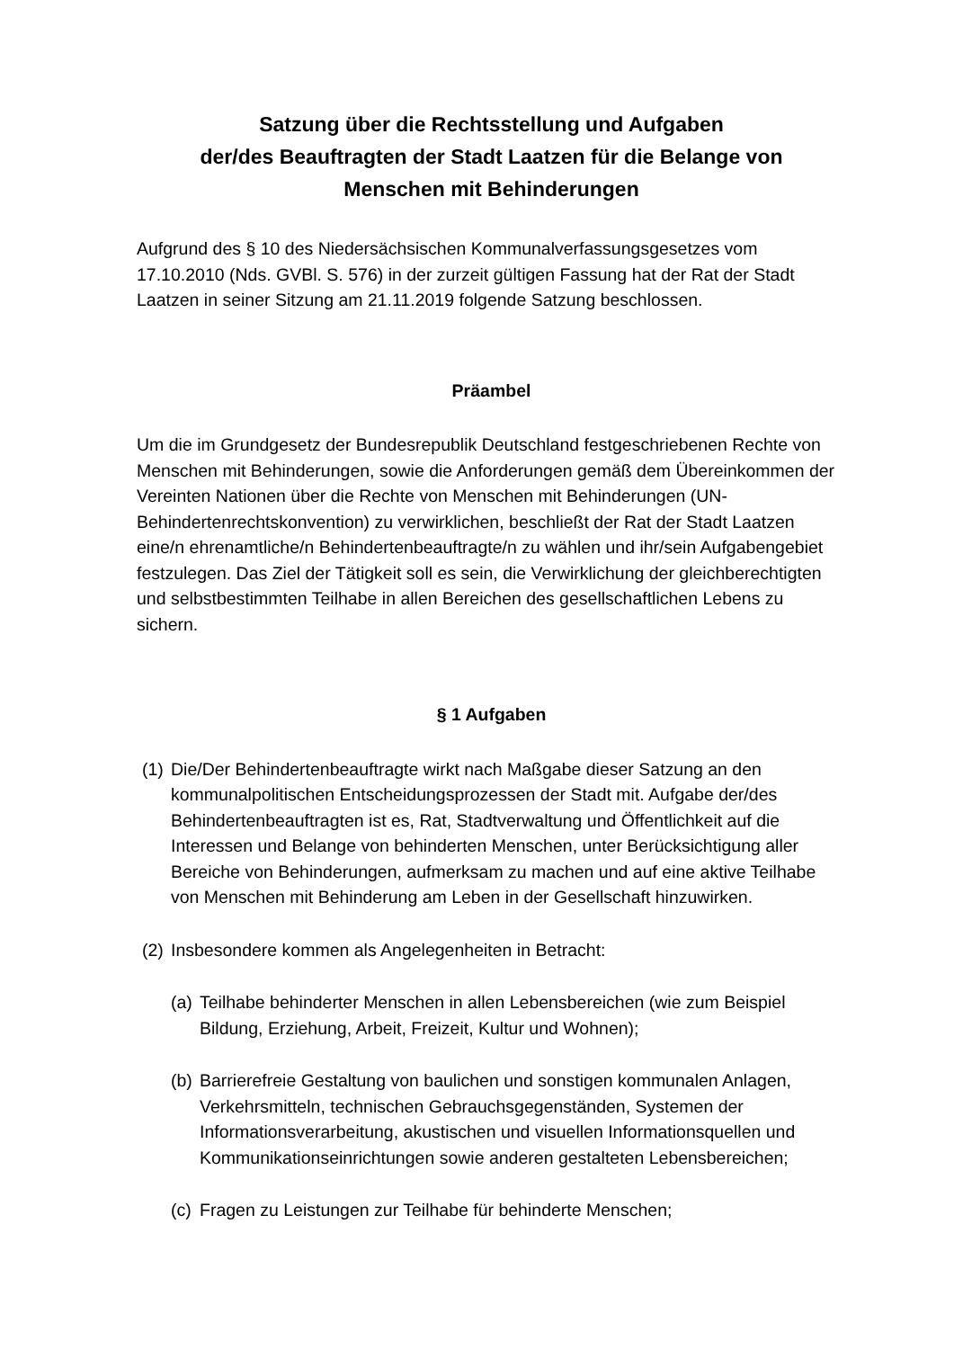Satzung über die Rechtsstellung und Aufgaben
der/des Beauftragten der Stadt Laatzen für die Belange von
Menschen mit Behinderungen
Aufgrund des § 10 des Niedersächsischen Kommunalverfassungsgesetzes vom 17.10.2010 (Nds. GVBl. S. 576) in der zurzeit gültigen Fassung hat der Rat der Stadt Laatzen in seiner Sitzung am 21.11.2019 folgende Satzung beschlossen.
Präambel
Um die im Grundgesetz der Bundesrepublik Deutschland festgeschriebenen Rechte von Menschen mit Behinderungen, sowie die Anforderungen gemäß dem Übereinkommen der Vereinten Nationen über die Rechte von Menschen mit Behinderungen (UN-Behindertenrechtskonvention) zu verwirklichen, beschließt der Rat der Stadt Laatzen eine/n ehrenamtliche/n Behindertenbeauftragte/n zu wählen und ihr/sein Aufgabengebiet festzulegen. Das Ziel der Tätigkeit soll es sein, die Verwirklichung der gleichberechtigten und selbstbestimmten Teilhabe in allen Bereichen des gesellschaftlichen Lebens zu sichern.
§ 1 Aufgaben
(1)
Die/Der Behindertenbeauftragte wirkt nach Maßgabe dieser Satzung an den kommunalpolitischen Entscheidungsprozessen der Stadt mit. Aufgabe der/des Behindertenbeauftragten ist es, Rat, Stadtverwaltung und Öffentlichkeit auf die Interessen und Belange von behinderten Menschen, unter Berücksichtigung aller Bereiche von Behinderungen, aufmerksam zu machen und auf eine aktive Teilhabe von Menschen mit Behinderung am Leben in der Gesellschaft hinzuwirken.
(2)
Insbesondere kommen als Angelegenheiten in Betracht:
(a)
Teilhabe behinderter Menschen in allen Lebensbereichen (wie zum Beispiel Bildung, Erziehung, Arbeit, Freizeit, Kultur und Wohnen);
(b)
Barrierefreie Gestaltung von baulichen und sonstigen kommunalen Anlagen, Verkehrsmitteln, technischen Gebrauchsgegenständen, Systemen der Informationsverarbeitung, akustischen und visuellen Informationsquellen und Kommunikationseinrichtungen sowie anderen gestalteten Lebensbereichen;
(c)
Fragen zu Leistungen zur Teilhabe für behinderte Menschen;